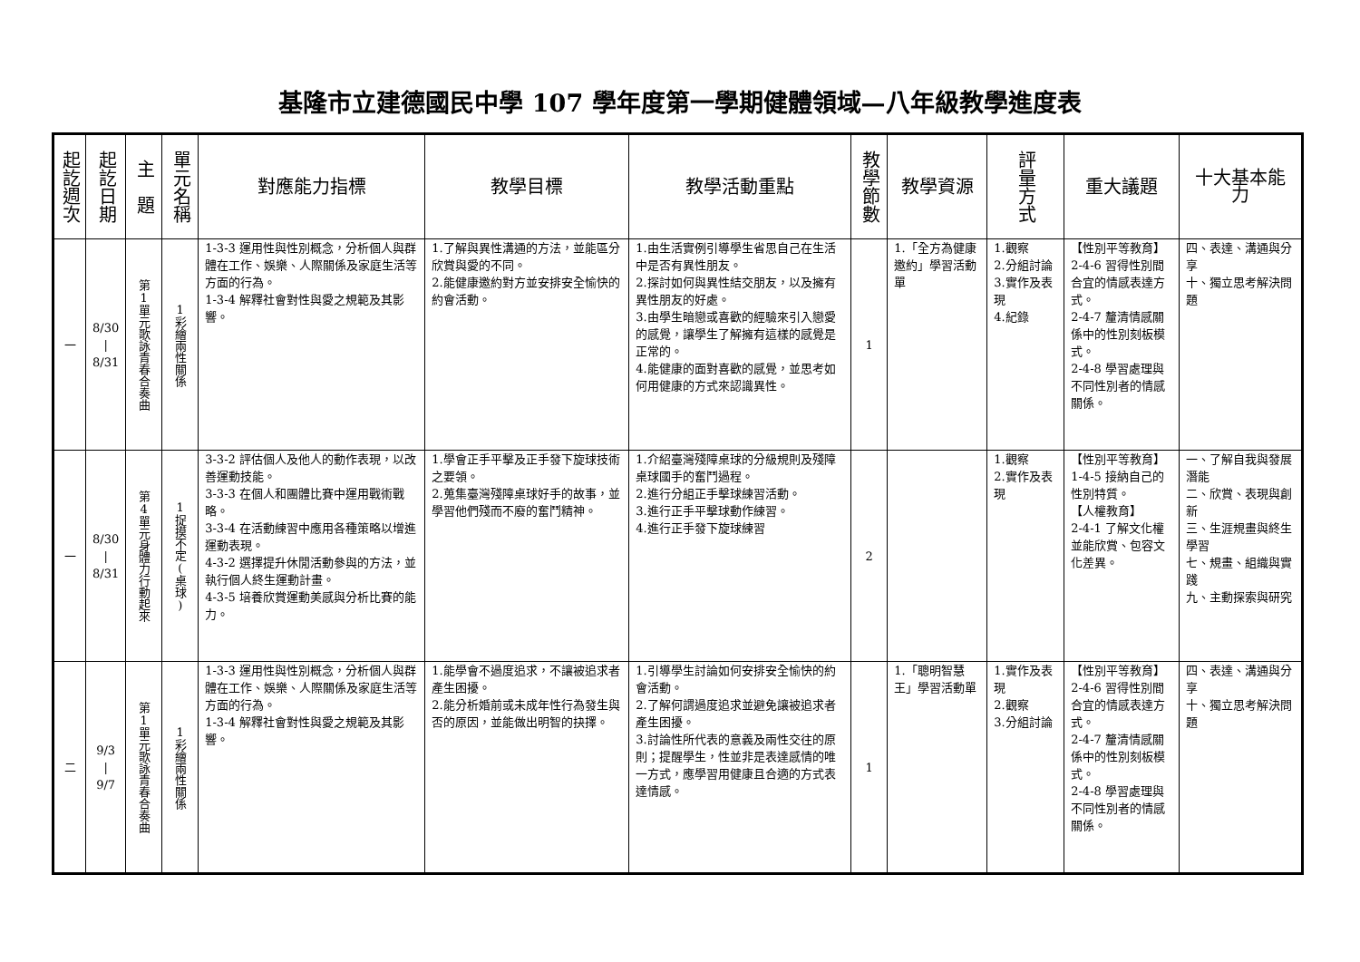基隆市立建德國民中學 107 學年度第一學期健體領域—八年級教學進度表
| 起訖週次 | 起訖日期 | 主 題 | 單元名稱 | 對應能力指標 | 教學目標 | 教學活動重點 | 教學節數 | 教學資源 | 評量方式 | 重大議題 | 十大基本能力 |
| --- | --- | --- | --- | --- | --- | --- | --- | --- | --- | --- | --- |
| 一 | 8/30 / 8/31 | 第1單元歌詠青春合奏曲 | 1彩繪兩性關係 | 1-3-3 運用性與性別概念，分析個人與群體在工作、娛樂、人際關係及家庭生活等方面的行為。 1-3-4 解釋社會對性與愛之規範及其影響。 | 1.了解與異性溝通的方法，並能區分欣賞與愛的不同。 2.能健康邀約對方並安排安全愉快的約會活動。 | 1.由生活實例引導學生省思自己在生活中是否有異性朋友。 2.探討如何與異性結交朋友，以及擁有異性朋友的好處。 3.由學生暗戀或喜歡的經驗來引入戀愛的感覺，讓學生了解擁有這樣的感覺是正常的。 4.能健康的面對喜歡的感覺，並思考如何用健康的方式來認識異性。 | 1 | 1.「全方為健康邀約」學習活動單 | 1.觀察 2.分組討論 3.實作及表現 4.紀錄 | 【性別平等教育】 2-4-6 習得性別間合宜的情感表達方式。 2-4-7 釐清情感關係中的性別刻板模式。 2-4-8 學習處理與不同性別者的情感關係。 | 四、表達、溝通與分享 十、獨立思考解決問題 |
| 一 | 8/30 / 8/31 | 第4單元身體力行動起來 | 1捉摸不定(桌球) | 3-3-2 評估個人及他人的動作表現，以改善運動技能。 3-3-3 在個人和團體比賽中運用戰術戰略。 3-3-4 在活動練習中應用各種策略以增進運動表現。 4-3-2 選擇提升休閒活動參與的方法，並執行個人終生運動計畫。 4-3-5 培養欣賞運動美感與分析比賽的能力。 | 1.學會正手平擊及正手發下旋球技術之要領。 2.蒐集臺灣殘障桌球好手的故事，並學習他們殘而不廢的奮鬥精神。 | 1.介紹臺灣殘障桌球的分級規則及殘障桌球國手的奮鬥過程。 2.進行分組正手擊球練習活動。 3.進行正手平擊球動作練習。 4.進行正手發下旋球練習 | 2 | | 1.觀察 2.實作及表現 | 【性別平等教育】 1-4-5 接納自己的性別特質。 【人權教育】 2-4-1 了解文化權並能欣賞、包容文化差異。 | 一、了解自我與發展潛能 二、欣賞、表現與創新 三、生涯規畫與終生學習 七、規畫、組織與實踐 九、主動探索與研究 |
| 二 | 9/3 / 9/7 | 第1單元歌詠青春合奏曲 | 1彩繪兩性關係 | 1-3-3 運用性與性別概念，分析個人與群體在工作、娛樂、人際關係及家庭生活等方面的行為。 1-3-4 解釋社會對性與愛之規範及其影響。 | 1.能學會不過度追求，不讓被追求者產生困擾。 2.能分析婚前或未成年性行為發生與否的原因，並能做出明智的抉擇。 | 1.引導學生討論如何安排安全愉快的約會活動。 2.了解何謂過度追求並避免讓被追求者產生困擾。 3.討論性所代表的意義及兩性交往的原則；提醒學生，性並非是表達感情的唯一方式，應學習用健康且合適的方式表達情感。 | 1 | 1.「聰明智慧王」學習活動單 | 1.實作及表現 2.觀察 3.分組討論 | 【性別平等教育】 2-4-6 習得性別間合宜的情感表達方式。 2-4-7 釐清情感關係中的性別刻板模式。 2-4-8 學習處理與不同性別者的情感關係。 | 四、表達、溝通與分享 十、獨立思考解決問題 |